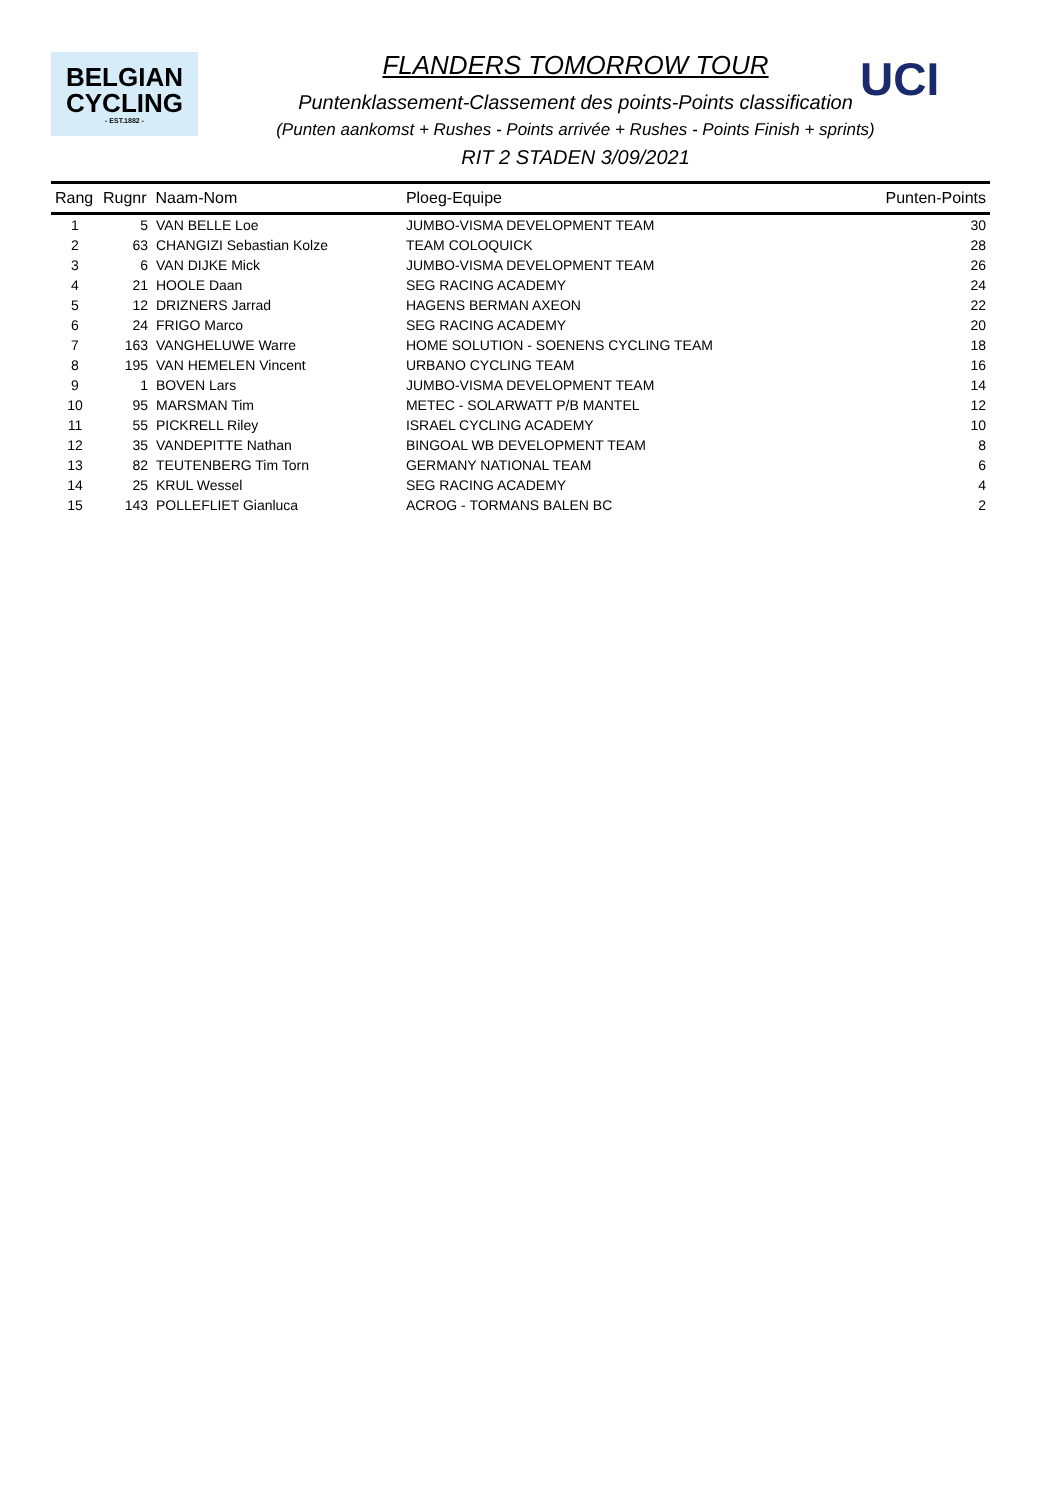BELGIAN
CYCLING
- EST.1882 -
UCI
FLANDERS TOMORROW TOUR
Puntenklassement-Classement des points-Points classification
(Punten aankomst + Rushes - Points arrivée + Rushes - Points Finish + sprints)
RIT 2 STADEN 3/09/2021
| Rang | Rugnr Naam-Nom | | Ploeg-Equipe | Punten-Points |
| --- | --- | --- | --- | --- |
| 1 | 5 | VAN BELLE Loe | JUMBO-VISMA DEVELOPMENT TEAM | 30 |
| 2 | 63 | CHANGIZI Sebastian Kolze | TEAM COLOQUICK | 28 |
| 3 | 6 | VAN DIJKE Mick | JUMBO-VISMA DEVELOPMENT TEAM | 26 |
| 4 | 21 | HOOLE Daan | SEG RACING ACADEMY | 24 |
| 5 | 12 | DRIZNERS Jarrad | HAGENS BERMAN AXEON | 22 |
| 6 | 24 | FRIGO Marco | SEG RACING ACADEMY | 20 |
| 7 | 163 | VANGHELUWE Warre | HOME SOLUTION - SOENENS CYCLING TEAM | 18 |
| 8 | 195 | VAN HEMELEN Vincent | URBANO CYCLING TEAM | 16 |
| 9 | 1 | BOVEN Lars | JUMBO-VISMA DEVELOPMENT TEAM | 14 |
| 10 | 95 | MARSMAN Tim | METEC - SOLARWATT P/B MANTEL | 12 |
| 11 | 55 | PICKRELL Riley | ISRAEL CYCLING ACADEMY | 10 |
| 12 | 35 | VANDEPITTE Nathan | BINGOAL WB DEVELOPMENT TEAM | 8 |
| 13 | 82 | TEUTENBERG Tim Torn | GERMANY NATIONAL TEAM | 6 |
| 14 | 25 | KRUL Wessel | SEG RACING ACADEMY | 4 |
| 15 | 143 | POLLEFLIET Gianluca | ACROG - TORMANS BALEN BC | 2 |